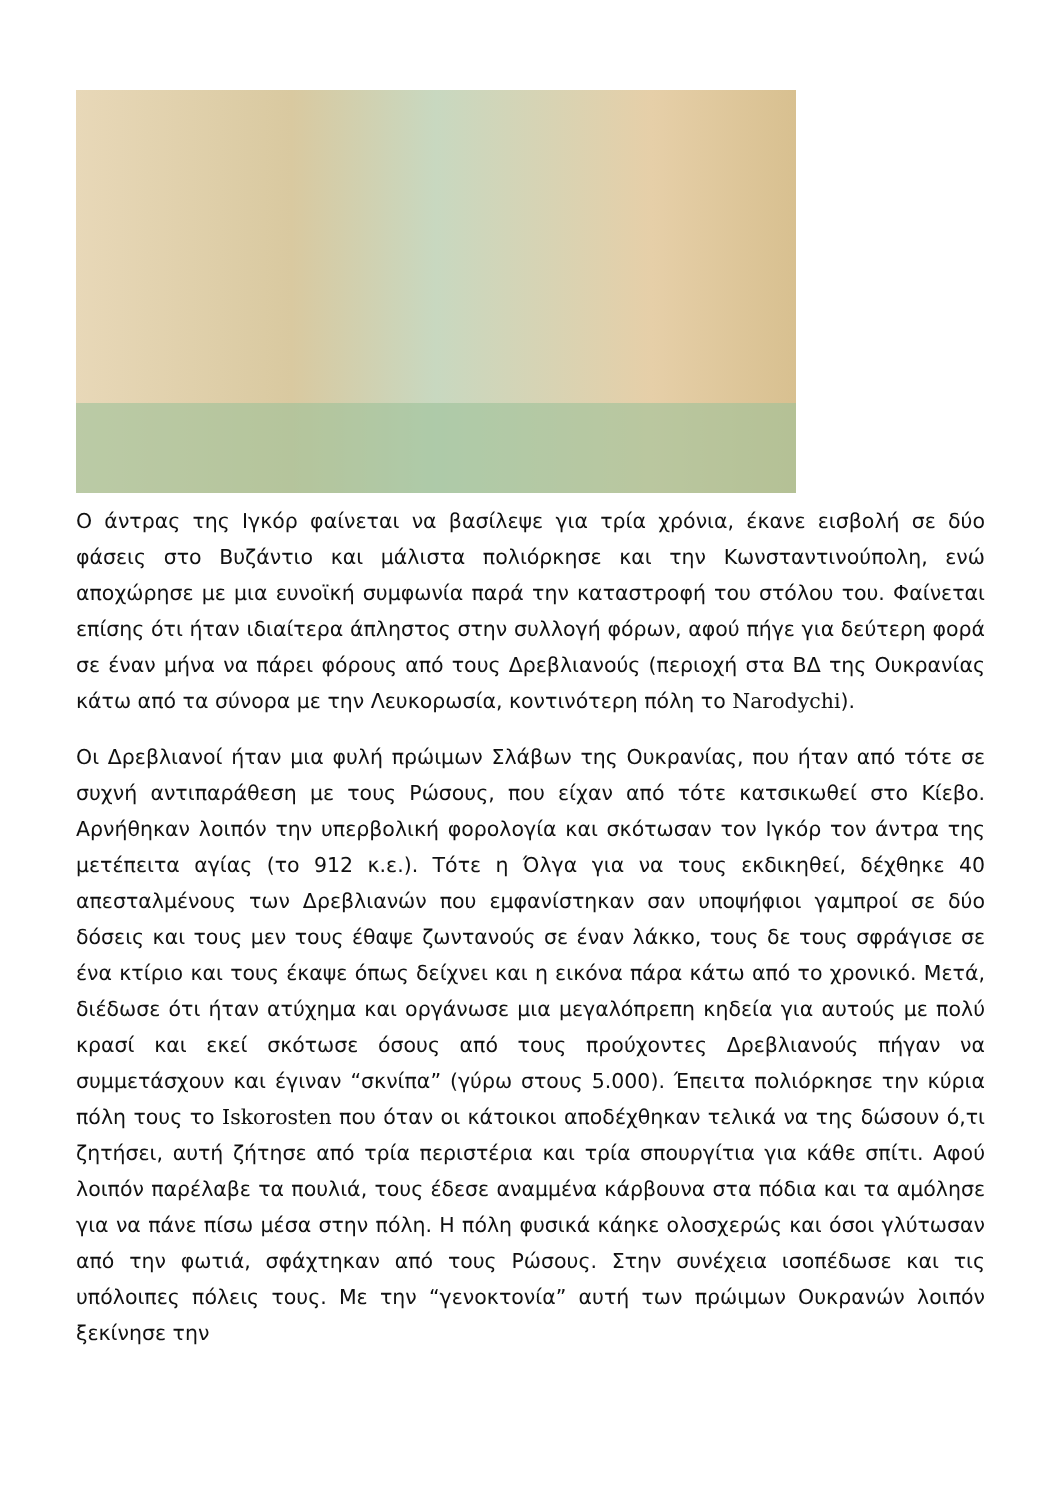Ο άντρας της Ιγκόρ φαίνεται να βασίλεψε για τρία χρόνια, έκανε εισβολή σε δύο φάσεις στο Βυζάντιο και μάλιστα πολιόρκησε και την Κωνσταντινούπολη, ενώ αποχώρησε με μια ευνοϊκή συμφωνία παρά την καταστροφή του στόλου του. Φαίνεται επίσης ότι ήταν ιδιαίτερα άπληστος στην συλλογή φόρων, αφού πήγε για δεύτερη φορά σε έναν μήνα να πάρει φόρους από τους Δρεβλιανούς (περιοχή στα ΒΔ της Ουκρανίας κάτω από τα σύνορα με την Λευκορωσία, κοντινότερη πόλη το Narodychi).
Οι Δρεβλιανοί ήταν μια φυλή πρώιμων Σλάβων της Ουκρανίας, που ήταν από τότε σε συχνή αντιπαράθεση με τους Ρώσους, που είχαν από τότε κατσικωθεί στο Κίεβο. Αρνήθηκαν λοιπόν την υπερβολική φορολογία και σκότωσαν τον Ιγκόρ τον άντρα της μετέπειτα αγίας (το 912 κ.ε.). Τότε η Όλγα για να τους εκδικηθεί, δέχθηκε 40 απεσταλμένους των Δρεβλιανών που εμφανίστηκαν σαν υποψήφιοι γαμπροί σε δύο δόσεις και τους μεν τους έθαψε ζωντανούς σε έναν λάκκο, τους δε τους σφράγισε σε ένα κτίριο και τους έκαψε όπως δείχνει και η εικόνα πάρα κάτω από το χρονικό. Μετά, διέδωσε ότι ήταν ατύχημα και οργάνωσε μια μεγαλόπρεπη κηδεία για αυτούς με πολύ κρασί και εκεί σκότωσε όσους από τους προύχοντες Δρεβλιανούς πήγαν να συμμετάσχουν και έγιναν “σκνίπα” (γύρω στους 5.000). Έπειτα πολιόρκησε την κύρια πόλη τους το Iskorosten που όταν οι κάτοικοι αποδέχθηκαν τελικά να της δώσουν ό,τι ζητήσει, αυτή ζήτησε από τρία περιστέρια και τρία σπουργίτια για κάθε σπίτι. Αφού λοιπόν παρέλαβε τα πουλιά, τους έδεσε αναμμένα κάρβουνα στα πόδια και τα αμόλησε για να πάνε πίσω μέσα στην πόλη. Η πόλη φυσικά κάηκε ολοσχερώς και όσοι γλύτωσαν από την φωτιά, σφάχτηκαν από τους Ρώσους. Στην συνέχεια ισοπέδωσε και τις υπόλοιπες πόλεις τους. Με την “γενοκτονία” αυτή των πρώιμων Ουκρανών λοιπόν ξεκίνησε την